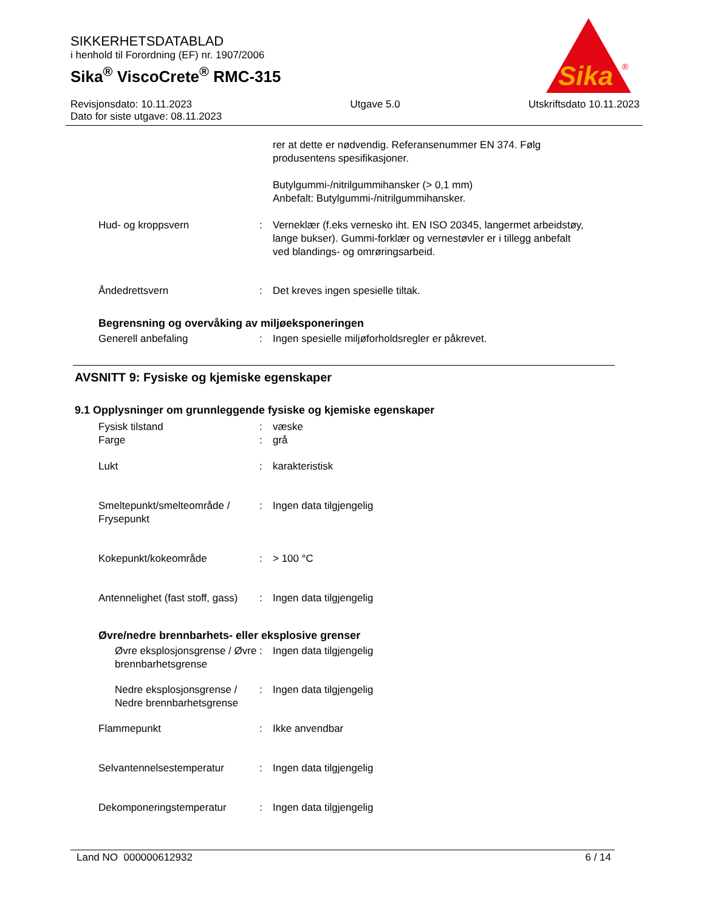SIKKERHETSDATABLAD
i henhold til Forordning (EF) nr. 1907/2006
Sika<sup>®</sup> ViscoCrete<sup>®</sup> RMC-315
Sika
®
Revisjonsdato: 10.11.2023
Dato for siste utgave: 08.11.2023
Utgave 5.0 Utskriftsdato 10.11.2023
rer at dette er nødvendig. Referansenummer EN 374. Følg produsentens spesifikasjoner.
Butylgummi-/nitrilgummihansker (> 0,1 mm)
Anbefalt: Butylgummi-/nitrilgummihansker.
Hud- og kroppsvern : Verneklær (f.eks vernesko iht. EN ISO 20345, langermet arbeidstøy, lange bukser). Gummi-forklær og vernestøvler er i tillegg anbefalt ved blandings- og omrøringsarbeid.
Åndedrettsvern : Det kreves ingen spesielle tiltak.
Begrensning og overvåking av miljøeksponeringen
Generell anbefaling : Ingen spesielle miljøforholdsregler er påkrevet.
AVSNITT 9: Fysiske og kjemiske egenskaper
9.1 Opplysninger om grunnleggende fysiske og kjemiske egenskaper
Fysisk tilstand : væske
Farge : grå
Lukt : karakteristisk
Smeltepunkt/smelteområde / Frysepunkt
: Ingen data tilgjengelig
Kokepunkt/kokeområde : > 100 °C
Antennelighet (fast stoff, gass)
: Ingen data tilgjengelig
Øvre/nedre brennbarhets- eller eksplosive grenser
Øvre eksplosjonsgrense / Øvre brennbarhetsgrense
: Ingen data tilgjengelig
Nedre eksplosjonsgrense / Nedre brennbarhetsgrense
: Ingen data tilgjengelig
Flammepunkt : Ikke anvendbar
Selvantennelsestemperatur : Ingen data tilgjengelig
Dekomponeringstemperatur : Ingen data tilgjengelig
Land NO 000000612932 6 / 14